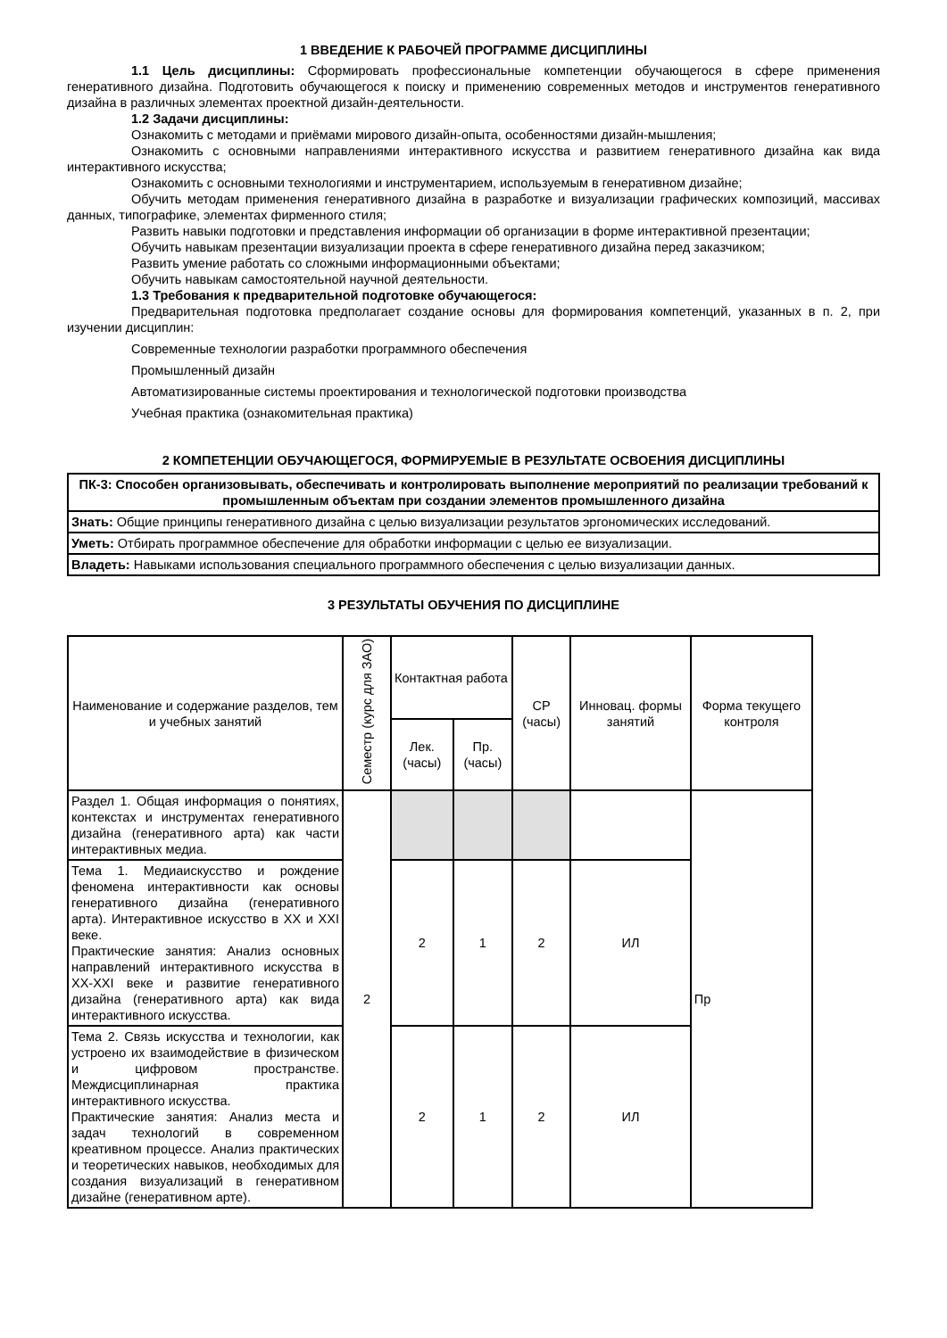1 ВВЕДЕНИЕ К РАБОЧЕЙ ПРОГРАММЕ ДИСЦИПЛИНЫ
1.1 Цель дисциплины: Сформировать профессиональные компетенции обучающегося в сфере применения генеративного дизайна. Подготовить обучающегося к поиску и применению современных методов и инструментов генеративного дизайна в различных элементах проектной дизайн-деятельности.
1.2 Задачи дисциплины:
Ознакомить с методами и приёмами мирового дизайн-опыта, особенностями дизайн-мышления;
Ознакомить с основными направлениями интерактивного искусства и развитием генеративного дизайна как вида интерактивного искусства;
Ознакомить с основными технологиями и инструментарием, используемым в генеративном дизайне;
Обучить методам применения генеративного дизайна в разработке и визуализации графических композиций, массивах данных, типографике, элементах фирменного стиля;
Развить навыки подготовки и представления информации об организации в форме интерактивной презентации;
Обучить навыкам презентации визуализации проекта в сфере генеративного дизайна перед заказчиком;
Развить умение работать со сложными информационными объектами;
Обучить навыкам самостоятельной научной деятельности.
1.3 Требования к предварительной подготовке обучающегося:
Предварительная подготовка предполагает создание основы для формирования компетенций, указанных в п. 2, при изучении дисциплин:
Современные технологии разработки программного обеспечения
Промышленный дизайн
Автоматизированные системы проектирования и технологической подготовки производства
Учебная практика (ознакомительная практика)
2 КОМПЕТЕНЦИИ ОБУЧАЮЩЕГОСЯ, ФОРМИРУЕМЫЕ В РЕЗУЛЬТАТЕ ОСВОЕНИЯ ДИСЦИПЛИНЫ
| ПК-3: Способен организовывать, обеспечивать и контролировать выполнение мероприятий по реализации требований к промышленным объектам при создании элементов промышленного дизайна |
| --- |
| Знать: Общие принципы генеративного дизайна с целью визуализации результатов эргономических исследований. |
| Уметь: Отбирать программное обеспечение для обработки информации с целью ее визуализации. |
| Владеть: Навыками использования специального программного обеспечения с целью визуализации данных. |
3 РЕЗУЛЬТАТЫ ОБУЧЕНИЯ ПО ДИСЦИПЛИНЕ
| Наименование и содержание разделов, тем и учебных занятий | Семестр (курс для ЗАО) | Контактная работа | | СР (часы) | Инновац. формы занятий | Форма текущего контроля |
| --- | --- | --- | --- | --- | --- | --- |
| | | Лек. (часы) | Пр. (часы) | | | |
| Раздел 1. Общая информация о понятиях, контекстах и инструментах генеративного дизайна (генеративного арта) как части интерактивных медиа. | 2 | | | | | Пр |
| Тема 1. Медиаискусство и рождение феномена интерактивности как основы генеративного дизайна (генеративного арта). Интерактивное искусство в XX и XXI веке. Практические занятия: Анализ основных направлений интерактивного искусства в XX-XXI веке и развитие генеративного дизайна (генеративного арта) как вида интерактивного искусства. | | 2 | 1 | 2 | ИЛ | |
| Тема 2. Связь искусства и технологии, как устроено их взаимодействие в физическом и цифровом пространстве. Междисциплинарная практика интерактивного искусства. Практические занятия: Анализ места и задач технологий в современном креативном процессе. Анализ практических и теоретических навыков, необходимых для создания визуализаций в генеративном дизайне (генеративном арте). | | 2 | 1 | 2 | ИЛ | |